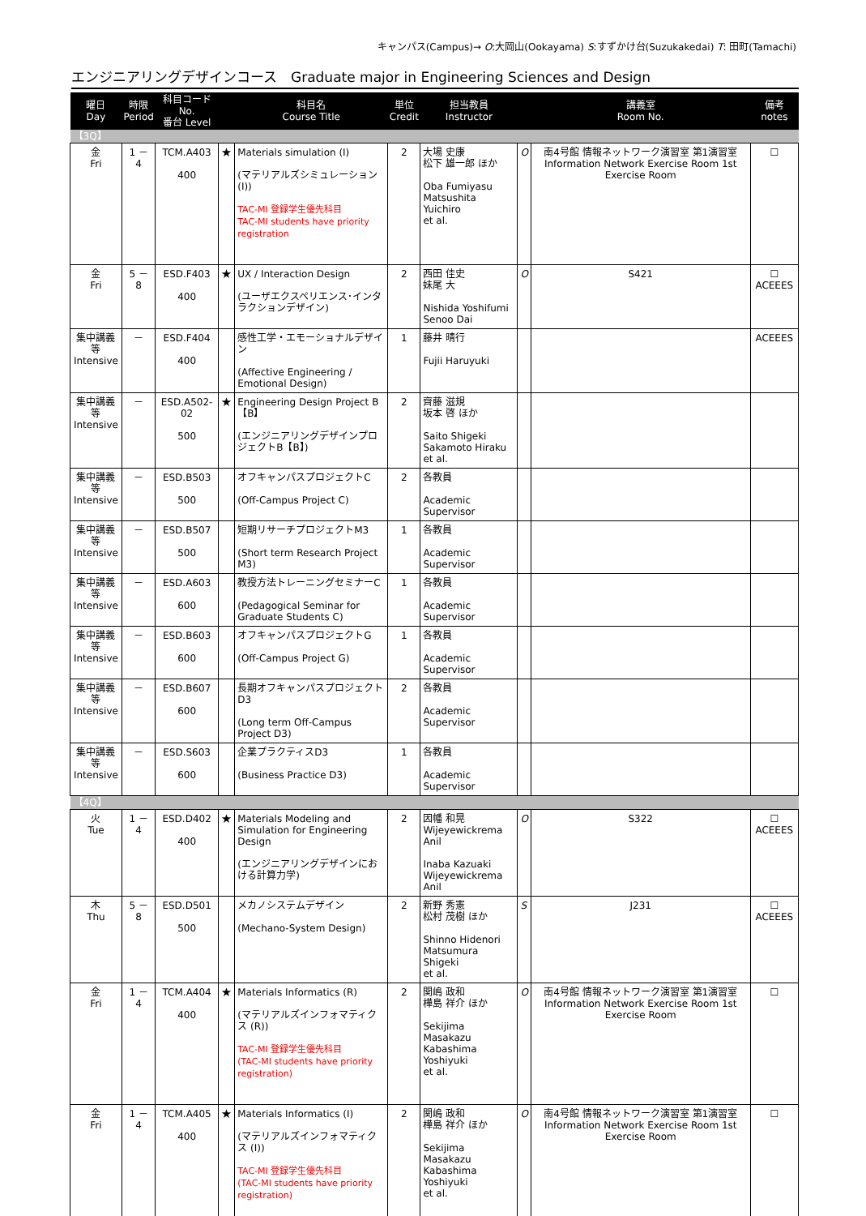キャンパス(Campus)→ O:大岡山(Ookayama) S:すずかけ台(Suzukakedai) T: 田町(Tamachi)
エンジニアリングデザインコース　Graduate major in Engineering Sciences and Design
| 曜日 Day | 時限 Period | 科目コード No. 番台 Level | | 科目名 Course Title | 単位 Credit | 担当教員 Instructor | | 講義室 Room No. | 備考 notes |
| --- | --- | --- | --- | --- | --- | --- | --- | --- | --- |
| 【3Q】 | | | | | | | | | |
| 金 Fri | 1 － 4 | TCM.A403 400 | ★ | Materials simulation (I) (マテリアルズシミュレーション (I)) TAC-MI 登録学生優先科目 TAC-MI students have priority registration | 2 | 大場 史康 松下 雄一郎 ほか Oba Fumiyasu Matsushita Yuichiro et al. | O | 南4号館 情報ネットワーク演習室 第1演習室 Information Network Exercise Room 1st Exercise Room | ☐ |
| 金 Fri | 5 － 8 | ESD.F403 400 | ★ | UX / Interaction Design (ユーザエクスペリエンス･インタラクションデザイン) | 2 | 西田 佳史 妹尾 大 Nishida Yoshifumi Senoo Dai | O | S421 | ☐ ACEEES |
| 集中講義等 Intensive | － | ESD.F404 400 | | 感性工学・エモーショナルデザイン (Affective Engineering / Emotional Design) | 1 | 藤井 晴行 Fujii Haruyuki | | | ACEEES |
| 集中講義等 Intensive | － | ESD.A502-02 500 | ★ | Engineering Design Project B【B】 (エンジニアリングデザインプロジェクトB【B】) | 2 | 齊藤 滋規 坂本 啓 ほか Saito Shigeki Sakamoto Hiraku et al. | | | |
| 集中講義等 Intensive | － | ESD.B503 500 | | オフキャンパスプロジェクトC (Off-Campus Project C) | 2 | 各教員 Academic Supervisor | | | |
| 集中講義等 Intensive | － | ESD.B507 500 | | 短期リサーチプロジェクトM3 (Short term Research Project M3) | 1 | 各教員 Academic Supervisor | | | |
| 集中講義等 Intensive | － | ESD.A603 600 | | 教授方法トレーニングセミナーC (Pedagogical Seminar for Graduate Students C) | 1 | 各教員 Academic Supervisor | | | |
| 集中講義等 Intensive | － | ESD.B603 600 | | オフキャンパスプロジェクトG (Off-Campus Project G) | 1 | 各教員 Academic Supervisor | | | |
| 集中講義等 Intensive | － | ESD.B607 600 | | 長期オフキャンパスプロジェクトD3 (Long term Off-Campus Project D3) | 2 | 各教員 Academic Supervisor | | | |
| 集中講義等 Intensive | － | ESD.S603 600 | | 企業プラクティスD3 (Business Practice D3) | 1 | 各教員 Academic Supervisor | | | |
| 【4Q】 | | | | | | | | | |
| 火 Tue | 1 － 4 | ESD.D402 400 | ★ | Materials Modeling and Simulation for Engineering Design (エンジニアリングデザインにおける計算力学) | 2 | 因幡 和晃 Wijeyewickrema Anil Inaba Kazuaki Wijeyewickrema Anil | O | S322 | ☐ ACEEES |
| 木 Thu | 5 － 8 | ESD.D501 500 | | メカノシステムデザイン (Mechano-System Design) | 2 | 新野 秀憲 松村 茂樹 ほか Shinno Hidenori Matsumura Shigeki et al. | S | J231 | ☐ ACEEES |
| 金 Fri | 1 － 4 | TCM.A404 400 | ★ | Materials Informatics (R) (マテリアルズインフォマティクス (R)) TAC-MI 登録学生優先科目 (TAC-MI students have priority registration) | 2 | 関嶋 政和 樺島 祥介 ほか Sekijima Masakazu Kabashima Yoshiyuki et al. | O | 南4号館 情報ネットワーク演習室 第1演習室 Information Network Exercise Room 1st Exercise Room | ☐ |
| 金 Fri | 1 － 4 | TCM.A405 400 | ★ | Materials Informatics (I) (マテリアルズインフォマティクス (I)) TAC-MI 登録学生優先科目 (TAC-MI students have priority registration) | 2 | 関嶋 政和 樺島 祥介 ほか Sekijima Masakazu Kabashima Yoshiyuki et al. | O | 南4号館 情報ネットワーク演習室 第1演習室 Information Network Exercise Room 1st Exercise Room | ☐ |